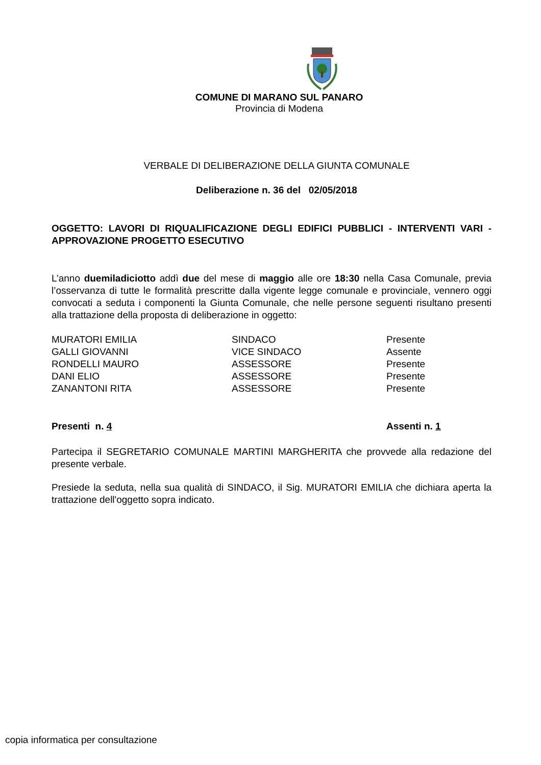COMUNE DI MARANO SUL PANARO
Provincia di Modena
VERBALE DI DELIBERAZIONE DELLA GIUNTA COMUNALE
Deliberazione n. 36 del 02/05/2018
OGGETTO: LAVORI DI RIQUALIFICAZIONE DEGLI EDIFICI PUBBLICI - INTERVENTI VARI - APPROVAZIONE PROGETTO ESECUTIVO
L’anno duemiladiciotto addì due del mese di maggio alle ore 18:30 nella Casa Comunale, previa l’osservanza di tutte le formalità prescritte dalla vigente legge comunale e provinciale, vennero oggi convocati a seduta i componenti la Giunta Comunale, che nelle persone seguenti risultano presenti alla trattazione della proposta di deliberazione in oggetto:
| MURATORI EMILIA | SINDACO | Presente |
| GALLI GIOVANNI | VICE SINDACO | Assente |
| RONDELLI MAURO | ASSESSORE | Presente |
| DANI ELIO | ASSESSORE | Presente |
| ZANANTONI RITA | ASSESSORE | Presente |
| Presenti n. 4 | Assenti n. 1 |
Partecipa il SEGRETARIO COMUNALE MARTINI MARGHERITA che provvede alla redazione del presente verbale.
Presiede la seduta, nella sua qualità di SINDACO, il Sig. MURATORI EMILIA che dichiara aperta la trattazione dell'oggetto sopra indicato.
copia informatica per consultazione